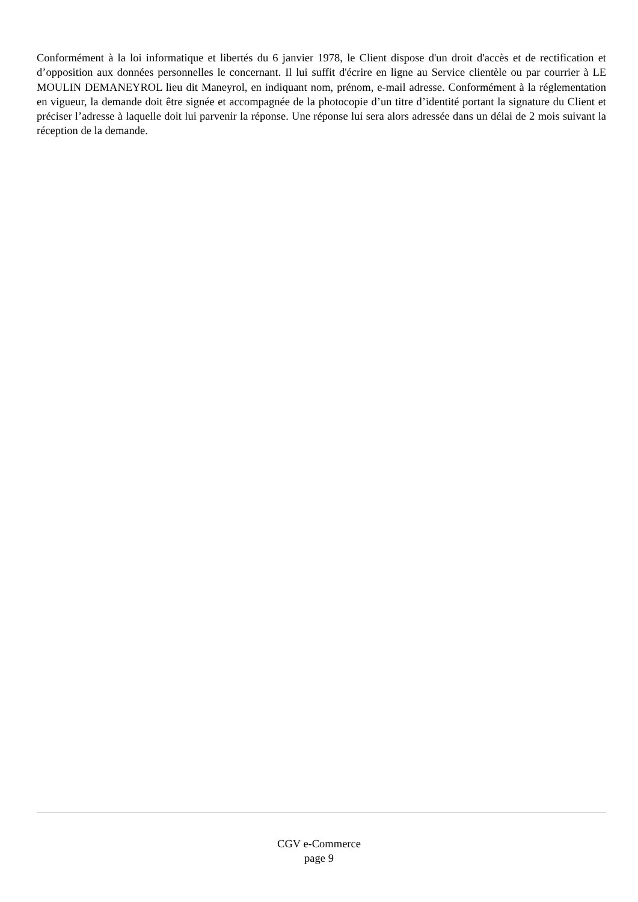Conformément à la loi informatique et libertés du 6 janvier 1978, le Client dispose d'un droit d'accès et de rectification et d’opposition aux données personnelles le concernant. Il lui suffit d'écrire en ligne au Service clientèle ou par courrier à LE MOULIN DEMANEYROL lieu dit Maneyrol, en indiquant nom, prénom, e-mail adresse. Conformément à la réglementation en vigueur, la demande doit être signée et accompagnée de la photocopie d’un titre d’identité portant la signature du Client et préciser l’adresse à laquelle doit lui parvenir la réponse. Une réponse lui sera alors adressée dans un délai de 2 mois suivant la réception de la demande.
CGV e-Commerce
page 9